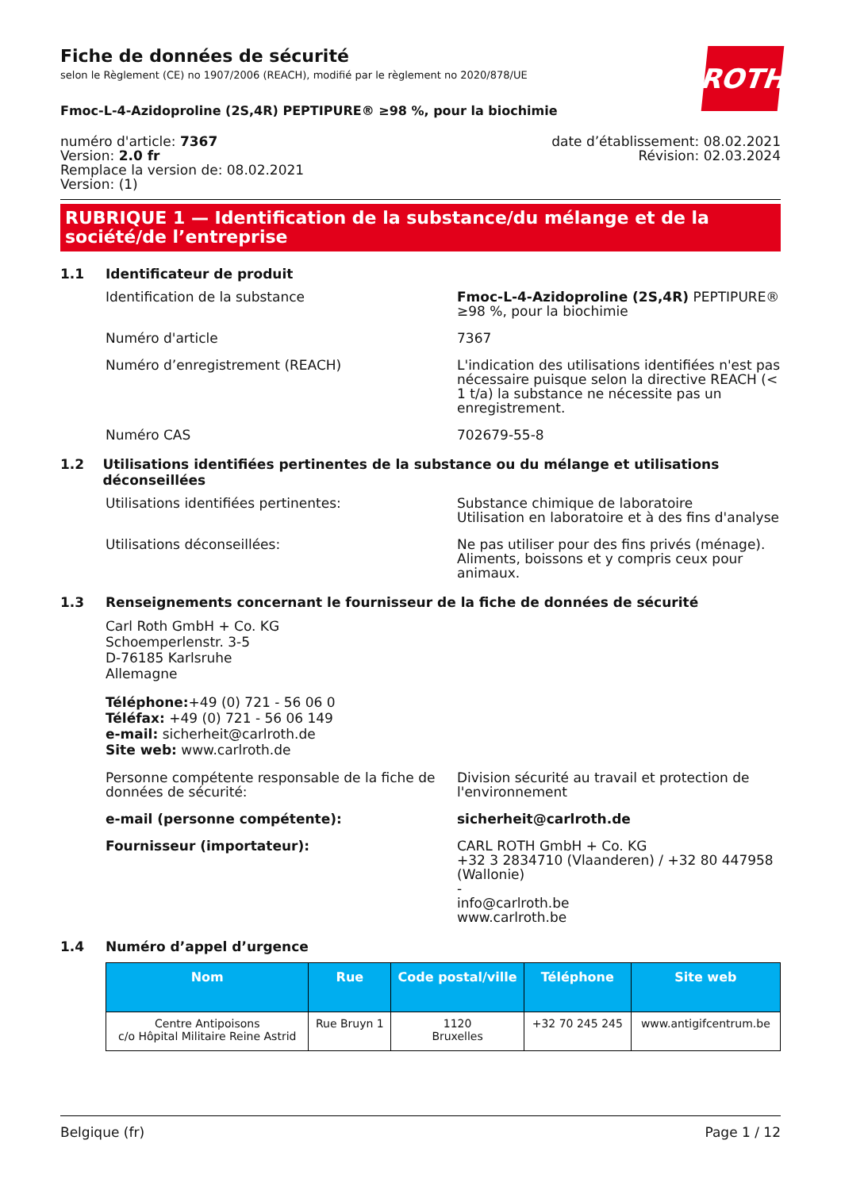ROTH
Fiche de données de sécurité
selon le Règlement (CE) no 1907/2006 (REACH), modifié par le règlement no 2020/878/UE
Fmoc-L-4-Azidoproline (2S,4R) PEPTIPURE® ≥98 %, pour la biochimie
numéro d'article: 7367
Version: 2.0 fr
Remplace la version de: 08.02.2021
Version: (1)
date d’établissement: 08.02.2021
Révision: 02.03.2024
RUBRIQUE 1 — Identification de la substance/du mélange et de la société/de l’entreprise
1.1 Identificateur de produit
Identification de la substance Fmoc-L-4-Azidoproline (2S,4R) PEPTIPURE® ≥98 %, pour la biochimie
Numéro d'article 7367
Numéro d’enregistrement (REACH) L'indication des utilisations identifiées n'est pas nécessaire puisque selon la directive REACH (< 1 t/a) la substance ne nécessite pas un enregistrement.
Numéro CAS 702679-55-8
1.2 Utilisations identifiées pertinentes de la substance ou du mélange et utilisations déconseillées
Utilisations identifiées pertinentes: Substance chimique de laboratoire
Utilisation en laboratoire et à des fins d'analyse
Utilisations déconseillées: Ne pas utiliser pour des fins privés (ménage). Aliments, boissons et y compris ceux pour animaux.
1.3 Renseignements concernant le fournisseur de la fiche de données de sécurité
Carl Roth GmbH + Co. KG
Schoemperlenstr. 3-5
D-76185 Karlsruhe
Allemagne
Téléphone:+49 (0) 721 - 56 06 0
Téléfax: +49 (0) 721 - 56 06 149
e-mail: sicherheit@carlroth.de
Site web: www.carlroth.de
Personne compétente responsable de la fiche de données de sécurité:
Division sécurité au travail et protection de l'environnement
e-mail (personne compétente): sicherheit@carlroth.de
Fournisseur (importateur): CARL ROTH GmbH + Co. KG
+32 3 2834710 (Vlaanderen) / +32 80 447958 (Wallonie)
-
info@carlroth.be
www.carlroth.be
1.4 Numéro d’appel d’urgence
| Nom | Rue | Code postal/ville | Téléphone | Site web |
| --- | --- | --- | --- | --- |
| Centre Antipoisons c/o Hôpital Militaire Reine Astrid | Rue Bruyn 1 | 1120 Bruxelles | +32 70 245 245 | www.antigifcentrum.be |
Belgique (fr) Page 1 / 12